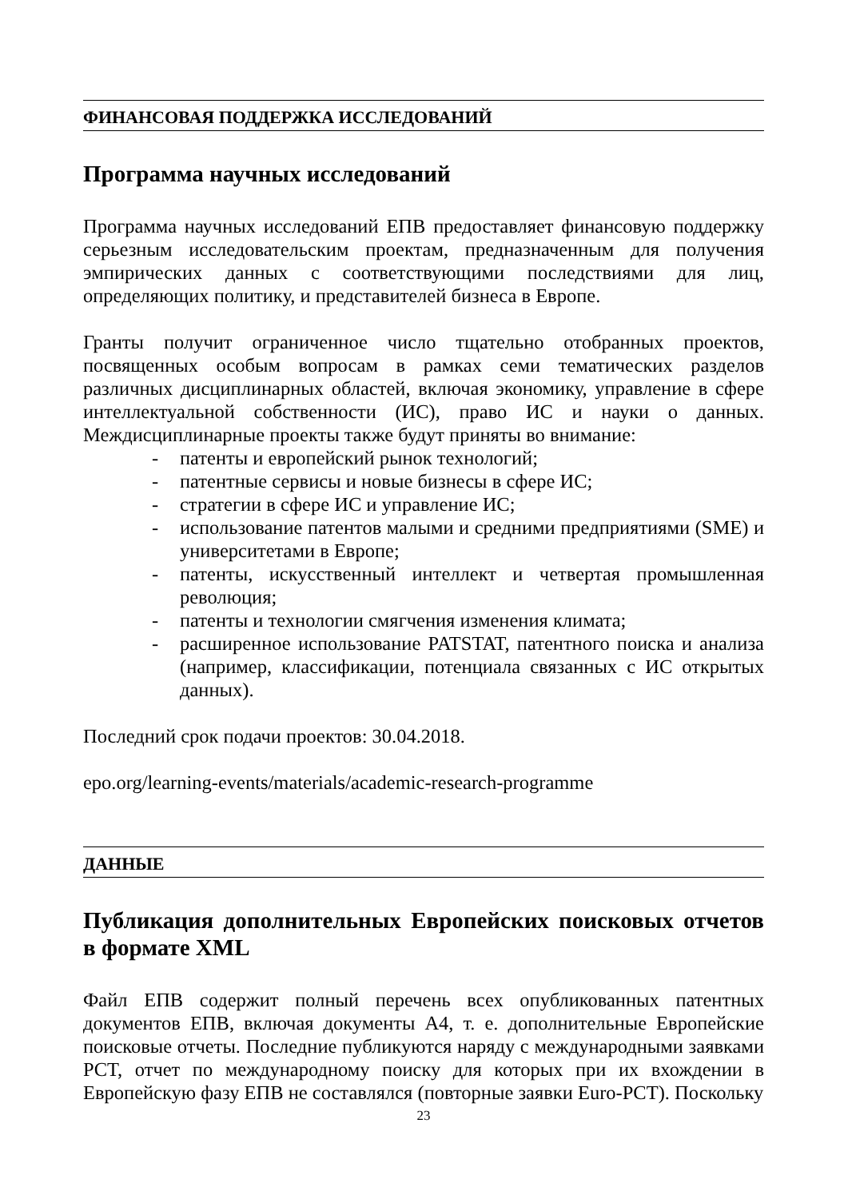ФИНАНСОВАЯ ПОДДЕРЖКА ИССЛЕДОВАНИЙ
Программа научных исследований
Программа научных исследований ЕПВ предоставляет финансовую поддержку серьезным исследовательским проектам, предназначенным для получения эмпирических данных с соответствующими последствиями для лиц, определяющих политику, и представителей бизнеса в Европе.
Гранты получит ограниченное число тщательно отобранных проектов, посвященных особым вопросам в рамках семи тематических разделов различных дисциплинарных областей, включая экономику, управление в сфере интеллектуальной собственности (ИС), право ИС и науки о данных. Междисциплинарные проекты также будут приняты во внимание:
- патенты и европейский рынок технологий;
- патентные сервисы и новые бизнесы в сфере ИС;
- стратегии в сфере ИС и управление ИС;
- использование патентов малыми и средними предприятиями (SME) и университетами в Европе;
- патенты, искусственный интеллект и четвертая промышленная революция;
- патенты и технологии смягчения изменения климата;
- расширенное использование PATSTAT, патентного поиска и анализа (например, классификации, потенциала связанных с ИС открытых данных).
Последний срок подачи проектов: 30.04.2018.
epo.org/learning-events/materials/academic-research-programme
ДАННЫЕ
Публикация дополнительных Европейских поисковых отчетов в формате XML
Файл ЕПВ содержит полный перечень всех опубликованных патентных документов ЕПВ, включая документы A4, т. е. дополнительные Европейские поисковые отчеты. Последние публикуются наряду с международными заявками PCT, отчет по международному поиску для которых при их вхождении в Европейскую фазу ЕПВ не составлялся (повторные заявки Euro-PCT). Поскольку
23